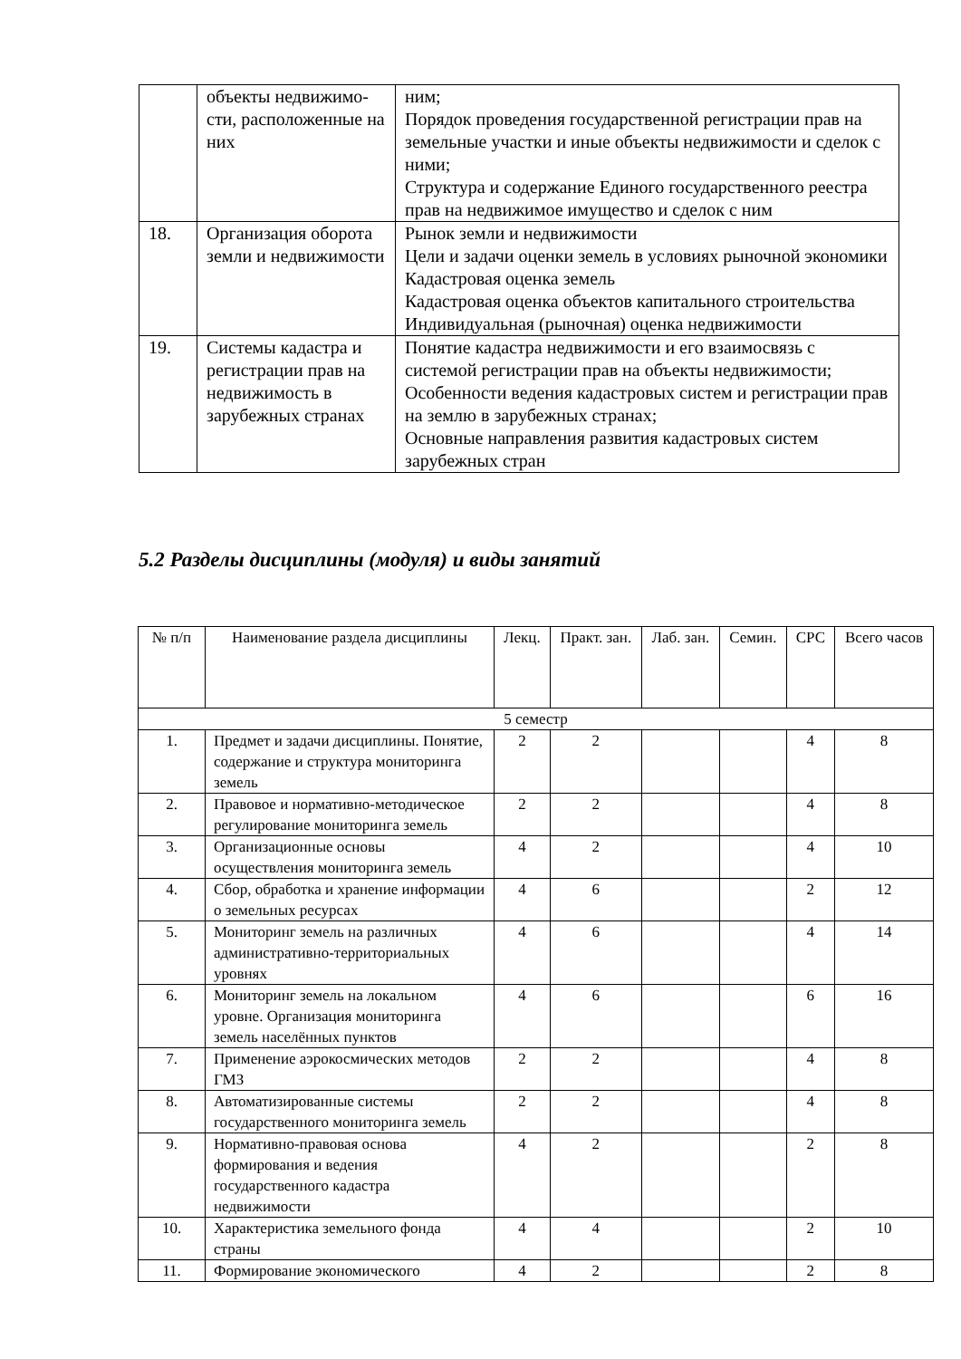| | объекты недвижимо-сти, расположенные на них | ним; Порядок проведения государственной регистрации прав на земельные участки и иные объекты недвижимости и сделок с ними; Структура и содержание Единого государственного реестра прав на недвижимое имущество и сделок с ним |
| 18. | Организация оборота земли и недвижимости | Рынок земли и недвижимости Цели и задачи оценки земель в условиях рыночной экономики Кадастровая оценка земель Кадастровая оценка объектов капитального строительства Индивидуальная (рыночная) оценка недвижимости |
| 19. | Системы кадастра и регистрации прав на недвижимость в зарубежных странах | Понятие кадастра недвижимости и его взаимосвязь с системой регистрации прав на объекты недвижимости; Особенности ведения кадастровых систем и регистрации прав на землю в зарубежных странах; Основные направления развития кадастровых систем зарубежных стран |
5.2 Разделы дисциплины (модуля) и виды занятий
| № п/п | Наименование раздела дисциплины | Лекц. | Практ. зан. | Лаб. зан. | Семин. | СРС | Всего часов |
| --- | --- | --- | --- | --- | --- | --- | --- |
| 5 семестр | | | | | | | |
| 1. | Предмет и задачи дисциплины. Понятие, содержание и структура мониторинга земель | 2 | 2 | | | 4 | 8 |
| 2. | Правовое и нормативно-методическое регулирование мониторинга земель | 2 | 2 | | | 4 | 8 |
| 3. | Организационные основы осуществления мониторинга земель | 4 | 2 | | | 4 | 10 |
| 4. | Сбор, обработка и хранение информации о земельных ресурсах | 4 | 6 | | | 2 | 12 |
| 5. | Мониторинг земель на различных административно-территориальных уровнях | 4 | 6 | | | 4 | 14 |
| 6. | Мониторинг земель на локальном уровне. Организация мониторинга земель населённых пунктов | 4 | 6 | | | 6 | 16 |
| 7. | Применение аэрокосмических методов ГМЗ | 2 | 2 | | | 4 | 8 |
| 8. | Автоматизированные системы государственного мониторинга земель | 2 | 2 | | | 4 | 8 |
| 9. | Нормативно-правовая основа формирования и ведения государственного кадастра недвижимости | 4 | 2 | | | 2 | 8 |
| 10. | Характеристика земельного фонда страны | 4 | 4 | | | 2 | 10 |
| 11. | Формирование экономического | 4 | 2 | | | 2 | 8 |